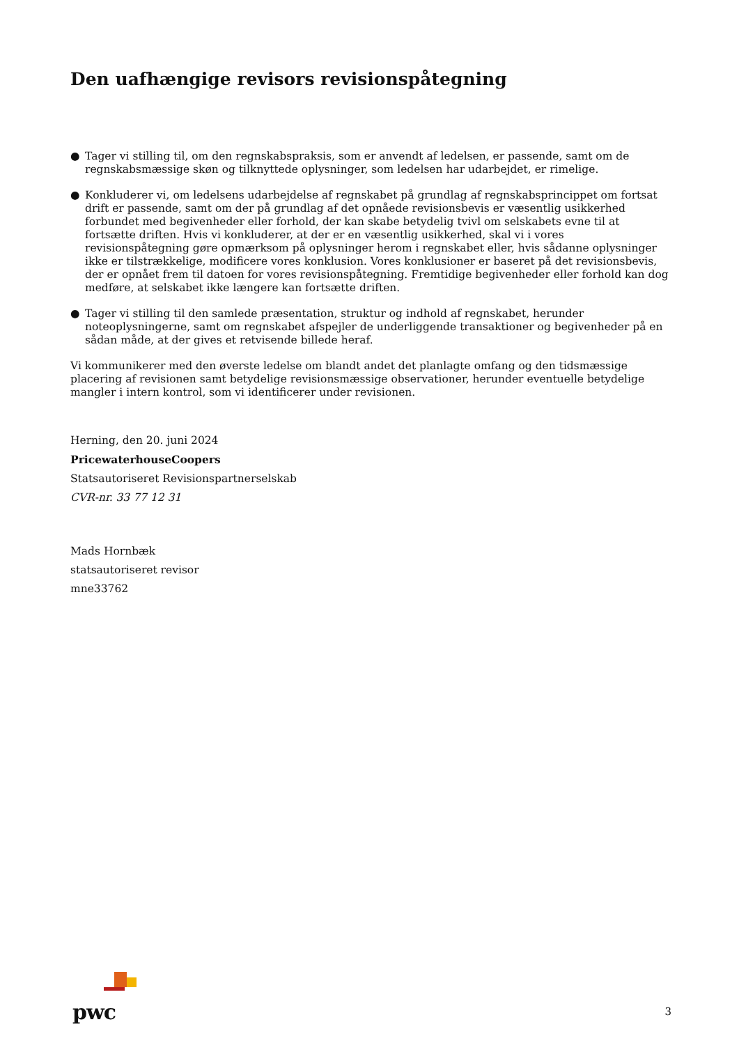Den uafhængige revisors revisionspåtegning
● Tager vi stilling til, om den regnskabspraksis, som er anvendt af ledelsen, er passende, samt om de regnskabsmæssige skøn og tilknyttede oplysninger, som ledelsen har udarbejdet, er rimelige.
● Konkluderer vi, om ledelsens udarbejdelse af regnskabet på grundlag af regnskabsprincippet om fortsat drift er passende, samt om der på grundlag af det opnåede revisionsbevis er væsentlig usikkerhed forbundet med begivenheder eller forhold, der kan skabe betydelig tvivl om selskabets evne til at fortsætte driften. Hvis vi konkluderer, at der er en væsentlig usikkerhed, skal vi i vores revisionspåtegning gøre opmærksom på oplysninger herom i regnskabet eller, hvis sådanne oplysninger ikke er tilstrækkelige, modificere vores konklusion. Vores konklusioner er baseret på det revisionsbevis, der er opnået frem til datoen for vores revisionspåtegning. Fremtidige begivenheder eller forhold kan dog medføre, at selskabet ikke længere kan fortsætte driften.
● Tager vi stilling til den samlede præsentation, struktur og indhold af regnskabet, herunder noteoplysningerne, samt om regnskabet afspejler de underliggende transaktioner og begivenheder på en sådan måde, at der gives et retvisende billede heraf.
Vi kommunikerer med den øverste ledelse om blandt andet det planlagte omfang og den tidsmæssige placering af revisionen samt betydelige revisionsmæssige observationer, herunder eventuelle betydelige mangler i intern kontrol, som vi identificerer under revisionen.
Herning, den 20. juni 2024
PricewaterhouseCoopers
Statsautoriseret Revisionspartnerselskab
CVR-nr. 33 77 12 31
Mads Hornbæk
statsautoriseret revisor
mne33762
pwc 3